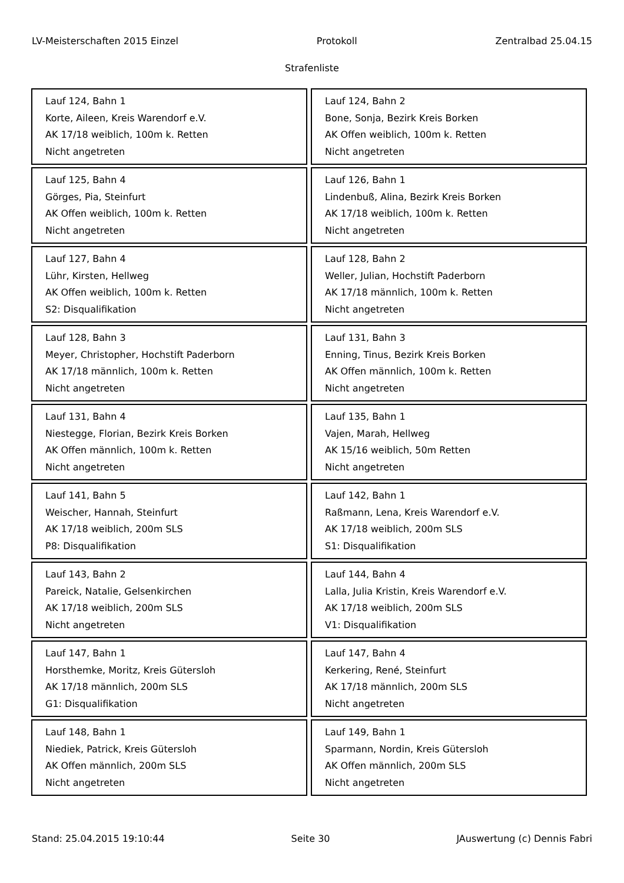LV-Meisterschaften 2015 Einzel Protokoll Zentralbad 25.04.15
Strafenliste
| Lauf 124, Bahn 1 Korte, Aileen, Kreis Warendorf e.V. AK 17/18 weiblich, 100m k. Retten Nicht angetreten | Lauf 124, Bahn 2 Bone, Sonja, Bezirk Kreis Borken AK Offen weiblich, 100m k. Retten Nicht angetreten |
| Lauf 125, Bahn 4 Görges, Pia, Steinfurt AK Offen weiblich, 100m k. Retten Nicht angetreten | Lauf 126, Bahn 1 Lindenbuß, Alina, Bezirk Kreis Borken AK 17/18 weiblich, 100m k. Retten Nicht angetreten |
| Lauf 127, Bahn 4 Lühr, Kirsten, Hellweg AK Offen weiblich, 100m k. Retten S2: Disqualifikation | Lauf 128, Bahn 2 Weller, Julian, Hochstift Paderborn AK 17/18 männlich, 100m k. Retten Nicht angetreten |
| Lauf 128, Bahn 3 Meyer, Christopher, Hochstift Paderborn AK 17/18 männlich, 100m k. Retten Nicht angetreten | Lauf 131, Bahn 3 Enning, Tinus, Bezirk Kreis Borken AK Offen männlich, 100m k. Retten Nicht angetreten |
| Lauf 131, Bahn 4 Niestegge, Florian, Bezirk Kreis Borken AK Offen männlich, 100m k. Retten Nicht angetreten | Lauf 135, Bahn 1 Vajen, Marah, Hellweg AK 15/16 weiblich, 50m Retten Nicht angetreten |
| Lauf 141, Bahn 5 Weischer, Hannah, Steinfurt AK 17/18 weiblich, 200m SLS P8: Disqualifikation | Lauf 142, Bahn 1 Raßmann, Lena, Kreis Warendorf e.V. AK 17/18 weiblich, 200m SLS S1: Disqualifikation |
| Lauf 143, Bahn 2 Pareick, Natalie, Gelsenkirchen AK 17/18 weiblich, 200m SLS Nicht angetreten | Lauf 144, Bahn 4 Lalla, Julia Kristin, Kreis Warendorf e.V. AK 17/18 weiblich, 200m SLS V1: Disqualifikation |
| Lauf 147, Bahn 1 Horsthemke, Moritz, Kreis Gütersloh AK 17/18 männlich, 200m SLS G1: Disqualifikation | Lauf 147, Bahn 4 Kerkering, René, Steinfurt AK 17/18 männlich, 200m SLS Nicht angetreten |
| Lauf 148, Bahn 1 Niediek, Patrick, Kreis Gütersloh AK Offen männlich, 200m SLS Nicht angetreten | Lauf 149, Bahn 1 Sparmann, Nordin, Kreis Gütersloh AK Offen männlich, 200m SLS Nicht angetreten |
Stand: 25.04.2015 19:10:44 Seite 30 JAuswertung (c) Dennis Fabri